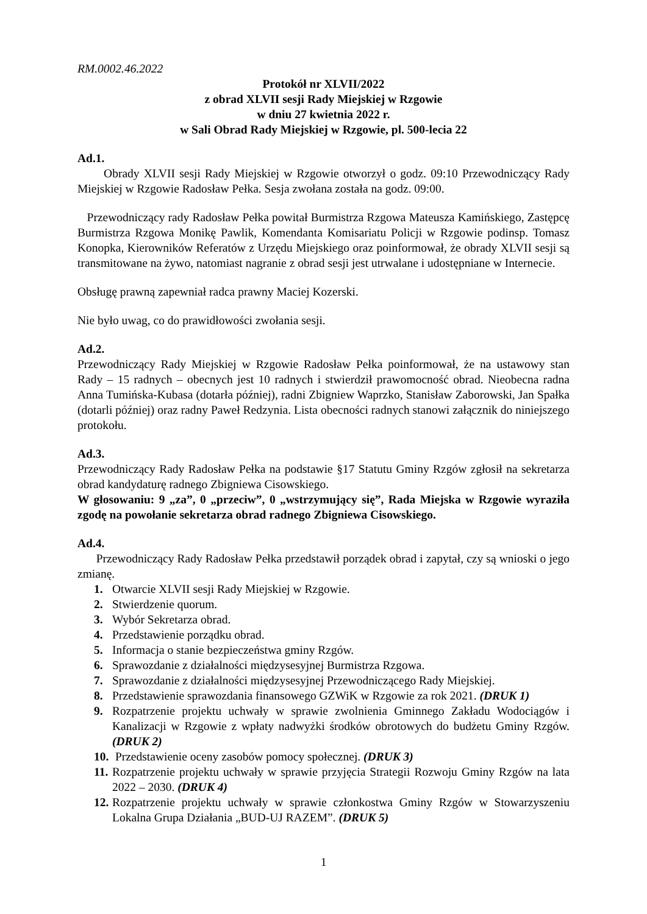RM.0002.46.2022
Protokół nr XLVII/2022
z obrad XLVII sesji Rady Miejskiej w Rzgowie
w dniu 27 kwietnia 2022 r.
w Sali Obrad Rady Miejskiej w Rzgowie, pl. 500-lecia 22
Ad.1.
Obrady XLVII sesji Rady Miejskiej w Rzgowie otworzył o godz. 09:10 Przewodniczący Rady Miejskiej w Rzgowie Radosław Pełka. Sesja zwołana została na godz. 09:00.
Przewodniczący rady Radosław Pełka powitał Burmistrza Rzgowa Mateusza Kamińskiego, Zastępcę Burmistrza Rzgowa Monikę Pawlik, Komendanta Komisariatu Policji w Rzgowie podinsp. Tomasz Konopka, Kierowników Referatów z Urzędu Miejskiego oraz poinformował, że obrady XLVII sesji są transmitowane na żywo, natomiast nagranie z obrad sesji jest utrwalane i udostępniane w Internecie.
Obsługę prawną zapewniał radca prawny Maciej Kozerski.
Nie było uwag, co do prawidłowości zwołania sesji.
Ad.2.
Przewodniczący Rady Miejskiej w Rzgowie Radosław Pełka poinformował, że na ustawowy stan Rady – 15 radnych – obecnych jest 10 radnych i stwierdził prawomocność obrad. Nieobecna radna Anna Tumińska-Kubasa (dotarła później), radni Zbigniew Waprzko, Stanisław Zaborowski, Jan Spałka (dotarli później) oraz radny Paweł Redzynia. Lista obecności radnych stanowi załącznik do niniejszego protokołu.
Ad.3.
Przewodniczący Rady Radosław Pełka na podstawie §17 Statutu Gminy Rzgów zgłosił na sekretarza obrad kandydaturę radnego Zbigniewa Cisowskiego.
W głosowaniu: 9 „za”, 0 „przeciw”, 0 „wstrzymujący się”, Rada Miejska w Rzgowie wyraziła zgodę na powołanie sekretarza obrad radnego Zbigniewa Cisowskiego.
Ad.4.
Przewodniczący Rady Radosław Pełka przedstawił porządek obrad i zapytał, czy są wnioski o jego zmianę.
1. Otwarcie XLVII sesji Rady Miejskiej w Rzgowie.
2. Stwierdzenie quorum.
3. Wybór Sekretarza obrad.
4. Przedstawienie porządku obrad.
5. Informacja o stanie bezpieczeństwa gminy Rzgów.
6. Sprawozdanie z działalności międzysesyjnej Burmistrza Rzgowa.
7. Sprawozdanie z działalności międzysesyjnej Przewodniczącego Rady Miejskiej.
8. Przedstawienie sprawozdania finansowego GZWiK w Rzgowie za rok 2021. (DRUK 1)
9. Rozpatrzenie projektu uchwały w sprawie zwolnienia Gminnego Zakładu Wodociągów i Kanalizacji w Rzgowie z wpłaty nadwyżki środków obrotowych do budżetu Gminy Rzgów. (DRUK 2)
10. Przedstawienie oceny zasobów pomocy społecznej. (DRUK 3)
11. Rozpatrzenie projektu uchwały w sprawie przyjęcia Strategii Rozwoju Gminy Rzgów na lata 2022 – 2030. (DRUK 4)
12. Rozpatrzenie projektu uchwały w sprawie członkostwa Gminy Rzgów w Stowarzyszeniu Lokalna Grupa Działania „BUD-UJ RAZEM”. (DRUK 5)
1